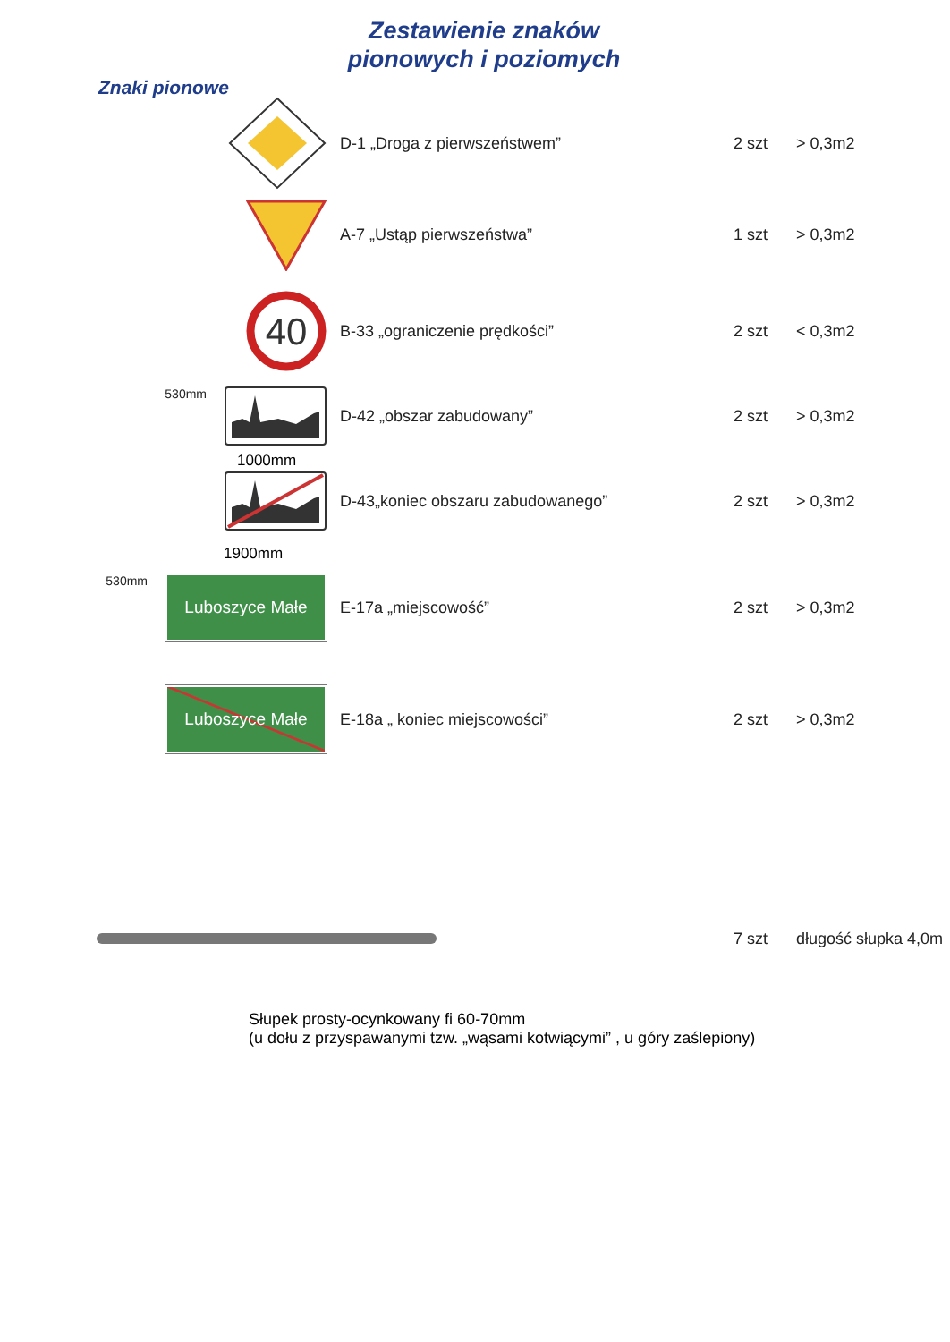Zestawienie znaków
pionowych i poziomych
Znaki pionowe
D-1 „Droga z pierwszeństwem” 2 szt > 0,3m2
A-7 „Ustąp pierwszeństwa” 1 szt > 0,3m2
40
B-33 „ograniczenie prędkości” 2 szt < 0,3m2
530mm
D-42 „obszar zabudowany” 2 szt > 0,3m2
1000mm
D-43„koniec obszaru zabudowanego” 2 szt > 0,3m2
1900mm
530mm
Luboszyce Małe
E-17a „miejscowość” 2 szt > 0,3m2
Luboszyce Małe
E-18a „ koniec miejscowości” 2 szt > 0,3m2
7 szt długość słupka 4,0m
Słupek prosty-ocynkowany fi 60-70mm
(u dołu z przyspawanymi tzw. „wąsami kotwiącymi” , u góry zaślepiony)